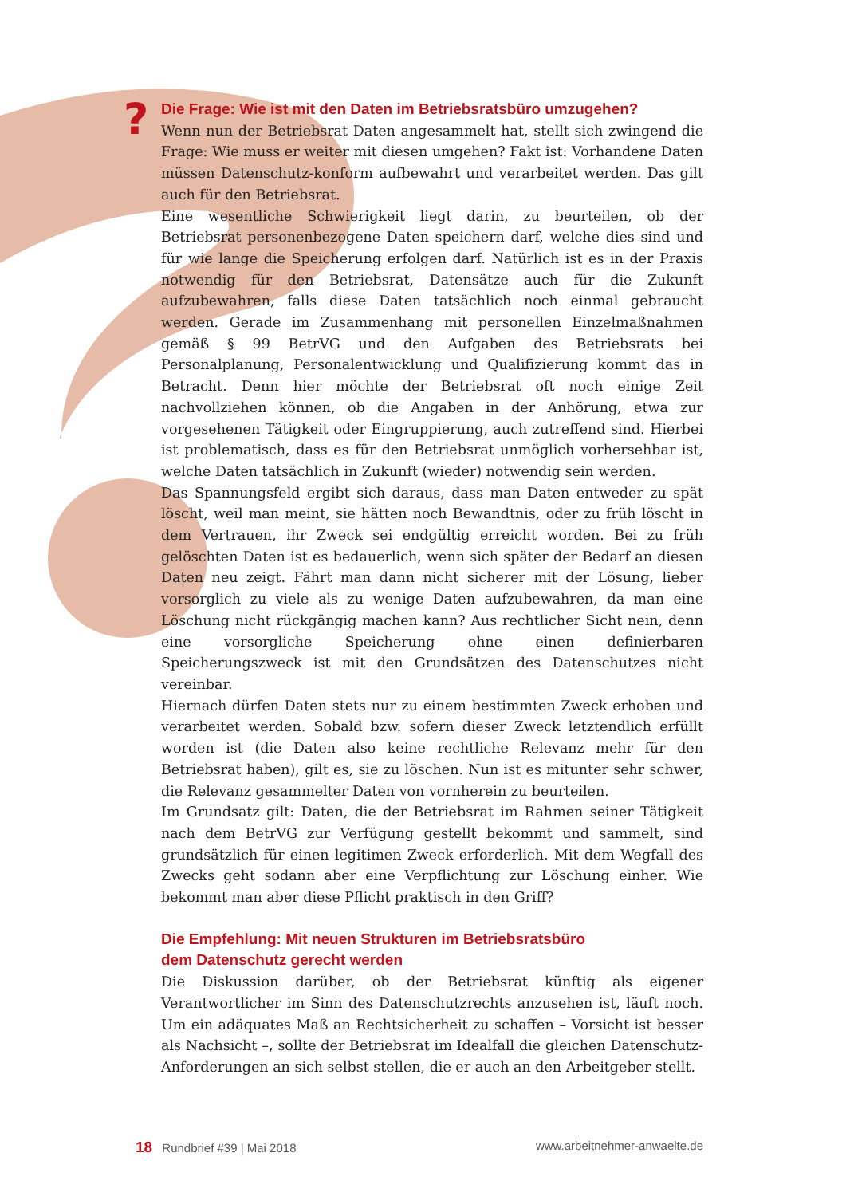?
Die Frage: Wie ist mit den Daten im Betriebsratsbüro umzugehen?
Wenn nun der Betriebsrat Daten angesammelt hat, stellt sich zwingend die Frage: Wie muss er weiter mit diesen umgehen? Fakt ist: Vorhandene Daten müssen Datenschutz-konform aufbewahrt und verarbeitet werden. Das gilt auch für den Betriebsrat.
Eine wesentliche Schwierigkeit liegt darin, zu beurteilen, ob der Betriebsrat personenbezogene Daten speichern darf, welche dies sind und für wie lange die Speicherung erfolgen darf. Natürlich ist es in der Praxis notwendig für den Betriebsrat, Datensätze auch für die Zukunft aufzubewahren, falls diese Daten tatsächlich noch einmal gebraucht werden. Gerade im Zusammenhang mit personellen Einzelmaßnahmen gemäß § 99 BetrVG und den Aufgaben des Betriebsrats bei Personalplanung, Personalentwicklung und Qualifizierung kommt das in Betracht. Denn hier möchte der Betriebsrat oft noch einige Zeit nachvollziehen können, ob die Angaben in der Anhörung, etwa zur vorgesehenen Tätigkeit oder Eingruppierung, auch zutreffend sind. Hierbei ist problematisch, dass es für den Betriebsrat unmöglich vorhersehbar ist, welche Daten tatsächlich in Zukunft (wieder) notwendig sein werden.
Das Spannungsfeld ergibt sich daraus, dass man Daten entweder zu spät löscht, weil man meint, sie hätten noch Bewandtnis, oder zu früh löscht in dem Vertrauen, ihr Zweck sei endgültig erreicht worden. Bei zu früh gelöschten Daten ist es bedauerlich, wenn sich später der Bedarf an diesen Daten neu zeigt. Fährt man dann nicht sicherer mit der Lösung, lieber vorsorglich zu viele als zu wenige Daten aufzubewahren, da man eine Löschung nicht rückgängig machen kann? Aus rechtlicher Sicht nein, denn eine vorsorgliche Speicherung ohne einen definierbaren Speicherungszweck ist mit den Grundsätzen des Datenschutzes nicht vereinbar.
Hiernach dürfen Daten stets nur zu einem bestimmten Zweck erhoben und verarbeitet werden. Sobald bzw. sofern dieser Zweck letztendlich erfüllt worden ist (die Daten also keine rechtliche Relevanz mehr für den Betriebsrat haben), gilt es, sie zu löschen. Nun ist es mitunter sehr schwer, die Relevanz gesammelter Daten von vornherein zu beurteilen.
Im Grundsatz gilt: Daten, die der Betriebsrat im Rahmen seiner Tätigkeit nach dem BetrVG zur Verfügung gestellt bekommt und sammelt, sind grundsätzlich für einen legitimen Zweck erforderlich. Mit dem Wegfall des Zwecks geht sodann aber eine Verpflichtung zur Löschung einher. Wie bekommt man aber diese Pflicht praktisch in den Griff?
Die Empfehlung: Mit neuen Strukturen im Betriebsratsbüro
dem Datenschutz gerecht werden
Die Diskussion darüber, ob der Betriebsrat künftig als eigener Verantwortlicher im Sinn des Datenschutzrechts anzusehen ist, läuft noch. Um ein adäquates Maß an Rechtsicherheit zu schaffen – Vorsicht ist besser als Nachsicht –, sollte der Betriebsrat im Idealfall die gleichen Datenschutz-Anforderungen an sich selbst stellen, die er auch an den Arbeitgeber stellt.
18 Rundbrief #39 | Mai 2018 www.arbeitnehmer-anwaelte.de